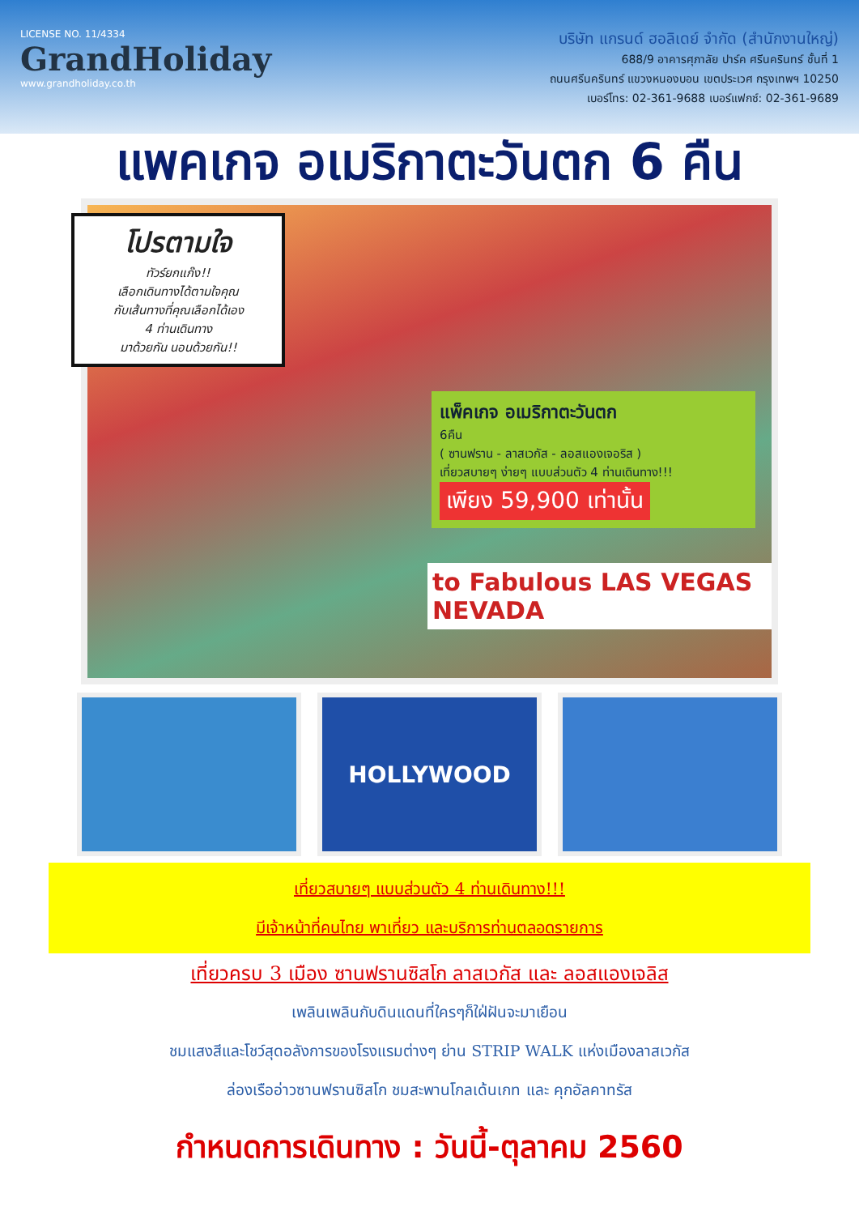LICENSE NO. 11/4334
GrandHoliday
www.grandholiday.co.th
บริษัท แกรนด์ ฮอลิเดย์ จำกัด (สำนักงานใหญ่)
688/9 อาคารศุภาลัย ปาร์ค ศรีนครินทร์ ชั้นที่ 1
ถนนศรีนครินทร์ แขวงหนองบอน เขตประเวศ กรุงเทพฯ 10250
เบอร์โทร: 02-361-9688 เบอร์แฟกซ์: 02-361-9689
แพคเกจ อเมริกาตะวันตก 6 คืน
โปรตามใจ
ทัวร์ยกแก๊ง!!
เลือกเดินทางได้ตามใจคุณ
กับเส้นทางที่คุณเลือกได้เอง
4 ท่านเดินทาง
มาด้วยกัน นอนด้วยกัน!!
แพ็คเกจ อเมริกาตะวันตก
6คืน
( ซานฟราน - ลาสเวกัส - ลอสแองเจอริส )
เที่ยวสบายๆ ง่ายๆ แบบส่วนตัว 4 ท่านเดินทาง!!!
เพียง 59,900 เท่านั้น
to Fabulous LAS VEGAS NEVADA
HOLLYWOOD
เที่ยวสบายๆ แบบส่วนตัว 4 ท่านเดินทาง!!!
มีเจ้าหน้าที่คนไทย พาเที่ยว และบริการท่านตลอดรายการ
เที่ยวครบ 3 เมือง ซานฟรานซิสโก ลาสเวกัส และ ลอสแองเจลิส
เพลินเพลินกับดินแดนที่ใครๆก็ใฝ่ฝันจะมาเยือน
ชมแสงสีและโชว์สุดอลังการของโรงแรมต่างๆ ย่าน STRIP WALK แห่งเมืองลาสเวกัส
ล่องเรืออ่าวซานฟรานซิสโก ชมสะพานโกลเด้นเกท และ คุกอัลคาทรัส
กำหนดการเดินทาง : วันนี้-ตุลาคม 2560